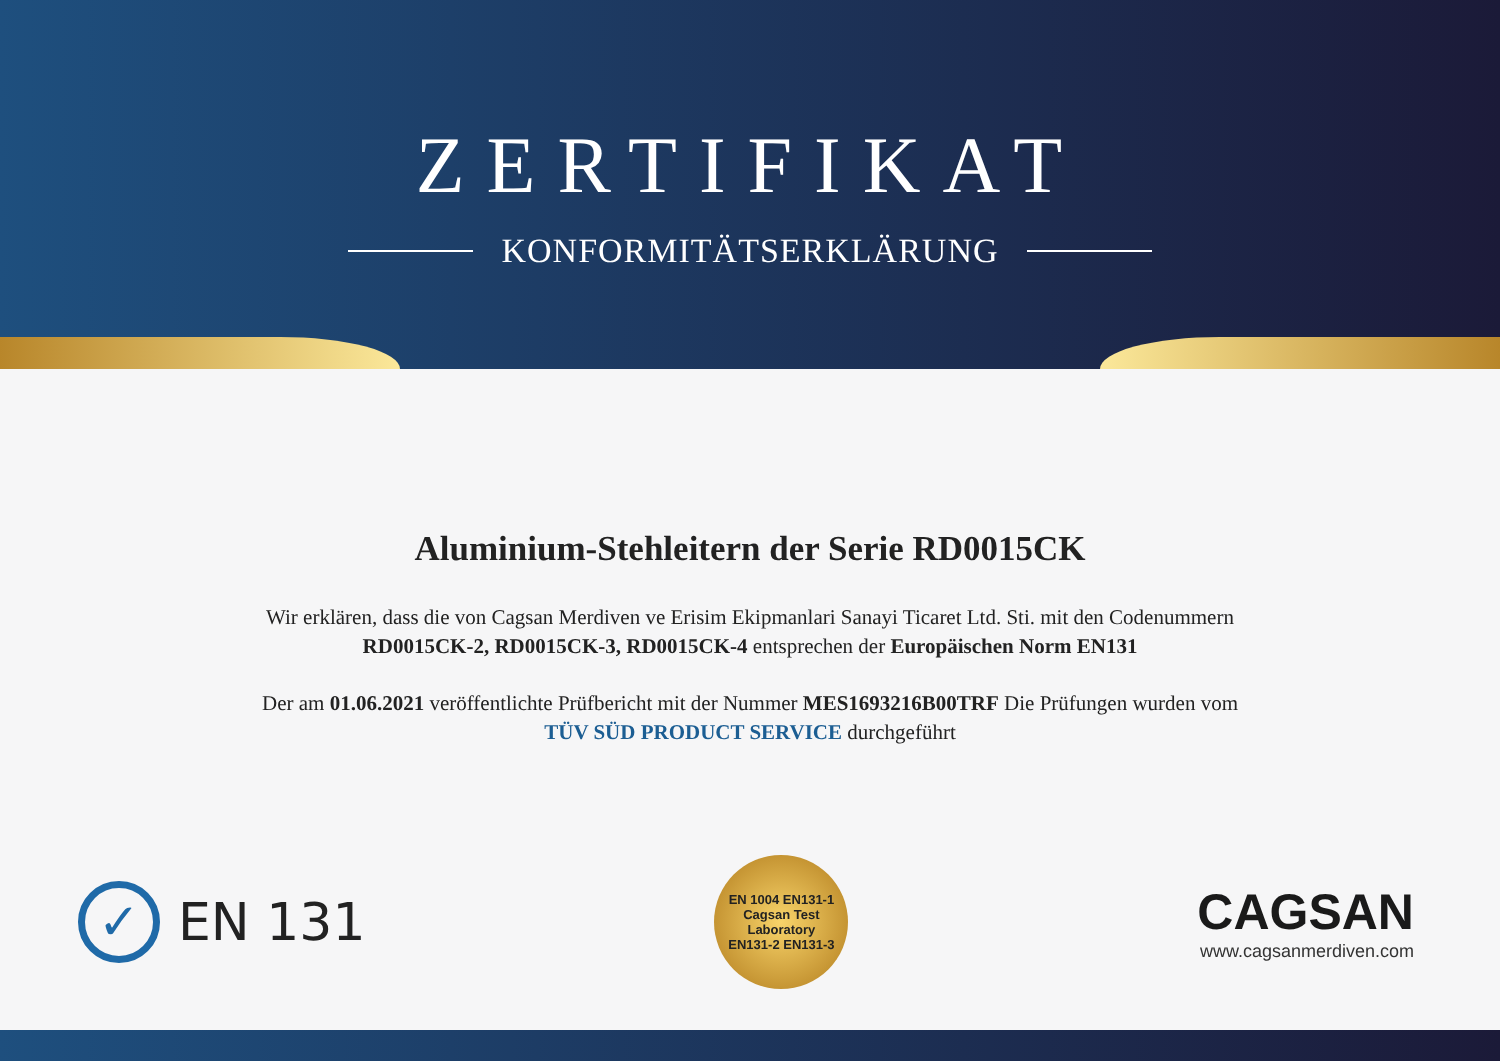ZERTIFIKAT
KONFORMITÄTSERKLÄRUNG
Aluminium-Stehleitern der Serie RD0015CK
Wir erklären, dass die von Cagsan Merdiven ve Erisim Ekipmanlari Sanayi Ticaret Ltd. Sti. mit den Codenummern
RD0015CK-2, RD0015CK-3, RD0015CK-4 entsprechen der Europäischen Norm EN131
Der am 01.06.2021 veröffentlichte Prüfbericht mit der Nummer MES1693216B00TRF Die Prüfungen wurden vom
TÜV SÜD PRODUCT SERVICE durchgeführt
✓
EN 131
EN 1004 EN131-1
Cagsan Test
Laboratory
EN131-2 EN131-3
CAGSAN
www.cagsanmerdiven.com